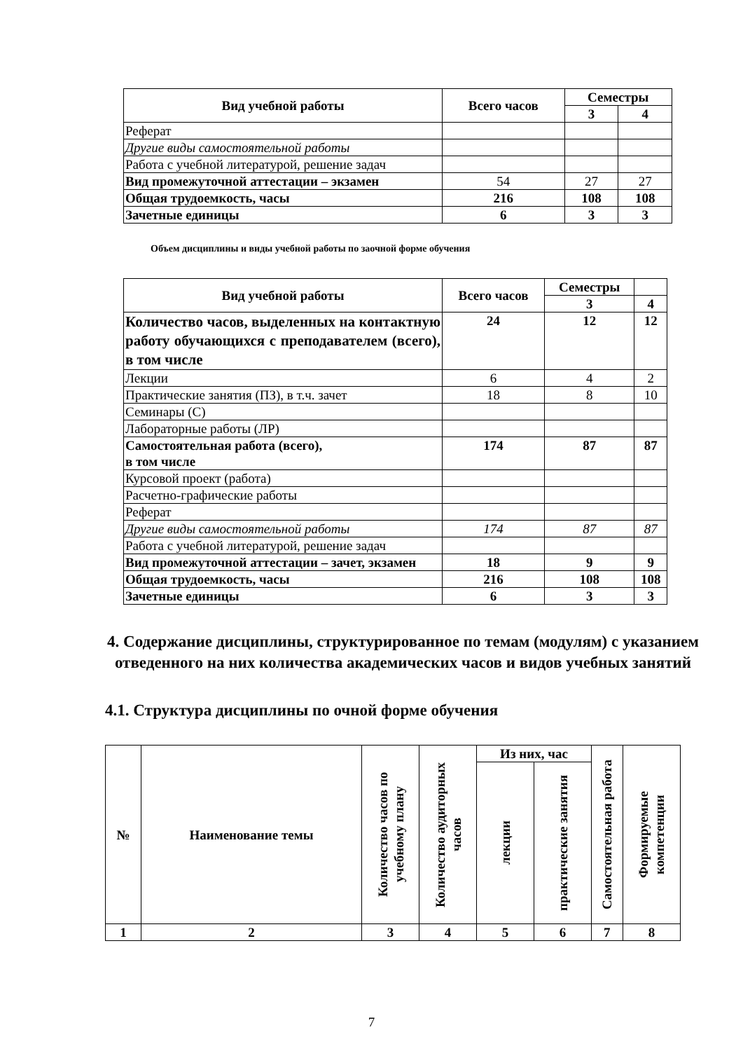| Вид учебной работы | Всего часов | Семестры | |
| --- | --- | --- | --- |
| | | 3 | 4 |
| Реферат | | | |
| Другие виды самостоятельной работы | | | |
| Работа с учебной литературой, решение задач | | | |
| Вид промежуточной аттестации – экзамен | 54 | 27 | 27 |
| Общая трудоемкость, часы | 216 | 108 | 108 |
| Зачетные единицы | 6 | 3 | 3 |
Объем дисциплины и виды учебной работы по заочной форме обучения
| Вид учебной работы | Всего часов | Семестры | |
| --- | --- | --- | --- |
| | | 3 | 4 |
| Количество часов, выделенных на контактную работу обучающихся с преподавателем (всего), в том числе | 24 | 12 | 12 |
| Лекции | 6 | 4 | 2 |
| Практические занятия (ПЗ), в т.ч. зачет | 18 | 8 | 10 |
| Семинары (С) | | | |
| Лабораторные работы (ЛР) | | | |
| Самостоятельная работа (всего), в том числе | 174 | 87 | 87 |
| Курсовой проект (работа) | | | |
| Расчетно-графические работы | | | |
| Реферат | | | |
| Другие виды самостоятельной работы | 174 | 87 | 87 |
| Работа с учебной литературой, решение задач | | | |
| Вид промежуточной аттестации – зачет, экзамен | 18 | 9 | 9 |
| Общая трудоемкость, часы | 216 | 108 | 108 |
| Зачетные единицы | 6 | 3 | 3 |
4. Содержание дисциплины, структурированное по темам (модулям) с указанием отведенного на них количества академических часов и видов учебных занятий
4.1. Структура дисциплины по очной форме обучения
| № | Наименование темы | Количество часов по учебному плану | Количество аудиторных часов | Из них, час | | Самостоятельная работа | Формируемые компетенции |
| --- | --- | --- | --- | --- | --- | --- | --- |
| | | | | лекции | практические занятия | | |
| 1 | 2 | 3 | 4 | 5 | 6 | 7 | 8 |
7